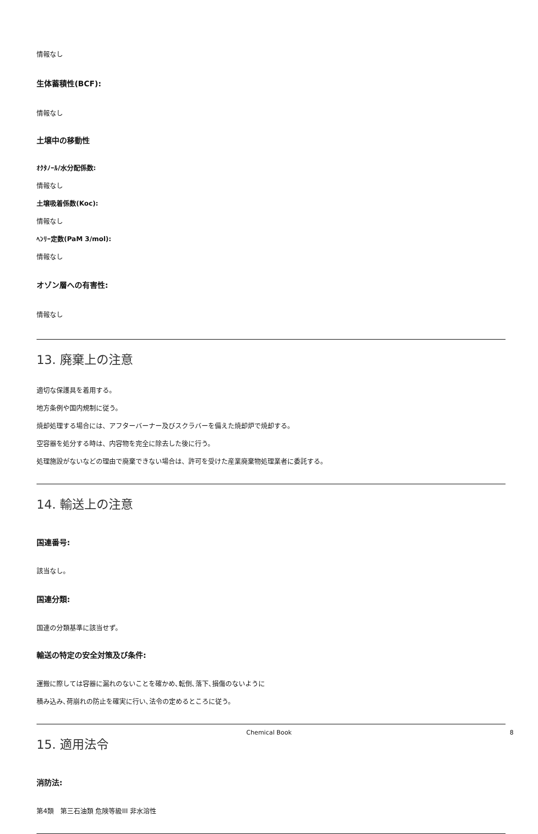情報なし
生体蓄積性(BCF):
情報なし
土壌中の移動性
ｵｸﾀﾉｰﾙ/水分配係数:
情報なし
土壌吸着係数(Koc):
情報なし
ﾍﾝﾘｰ定数(PaM 3/mol):
情報なし
オゾン層への有害性:
情報なし
13. 廃棄上の注意
適切な保護具を着用する。
地方条例や国内規制に従う。
焼却処理する場合には、アフターバーナー及びスクラバーを備えた焼却炉で焼却する。
空容器を処分する時は、内容物を完全に除去した後に行う。
処理施設がないなどの理由で廃棄できない場合は、許可を受けた産業廃棄物処理業者に委託する。
14. 輸送上の注意
国連番号:
該当なし。
国連分類:
国連の分類基準に該当せず。
輸送の特定の安全対策及び条件:
運搬に際しては容器に漏れのないことを確かめ､転倒､落下､損傷のないように
積み込み､荷崩れの防止を確実に行い､法令の定めるところに従う。
15. 適用法令
消防法:
第4類　第三石油類 危険等級III 非水溶性
Chemical Book 8